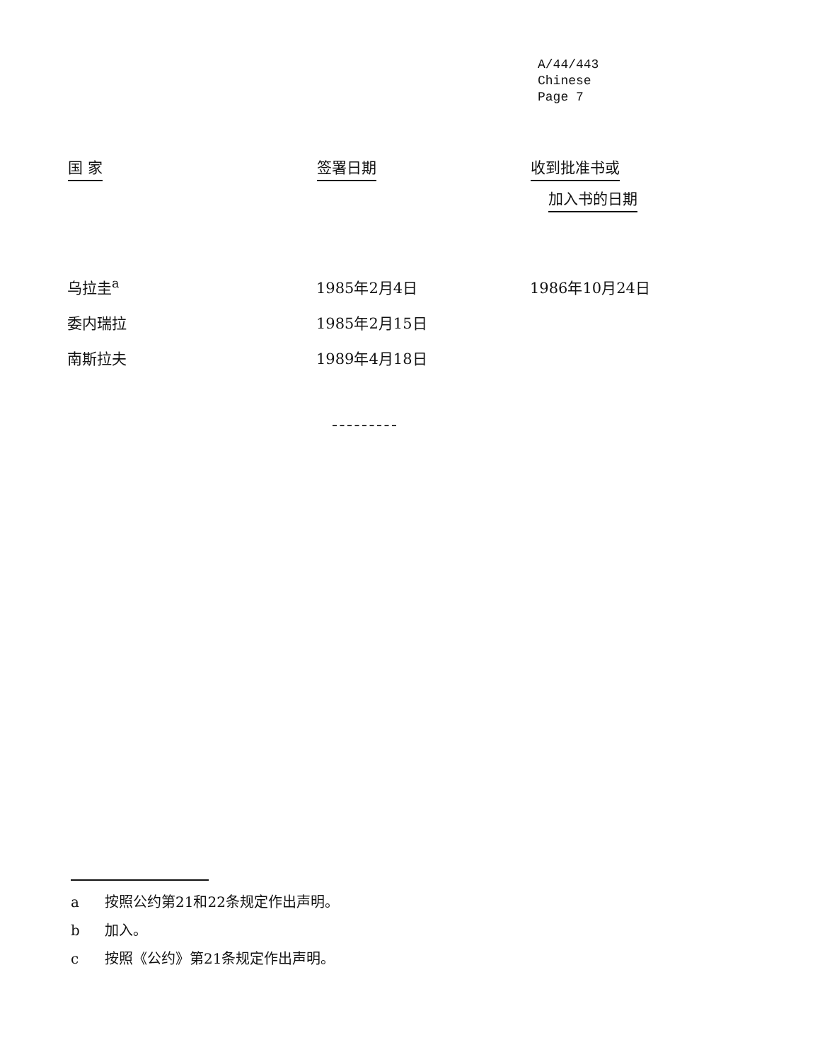A/44/443
Chinese
Page 7
| 国 家 | 签署日期 | 收到批准书或 加入书的日期 |
| --- | --- | --- |
| 乌拉圭<sup>a</sup> | 1985年2月4日 | 1986年10月24日 |
| 委内瑞拉 | 1985年2月15日 | |
| 南斯拉夫 | 1989年4月18日 | |
a 按照公约第21和22条规定作出声明。
b 加入。
c 按照《公约》第21条规定作出声明。